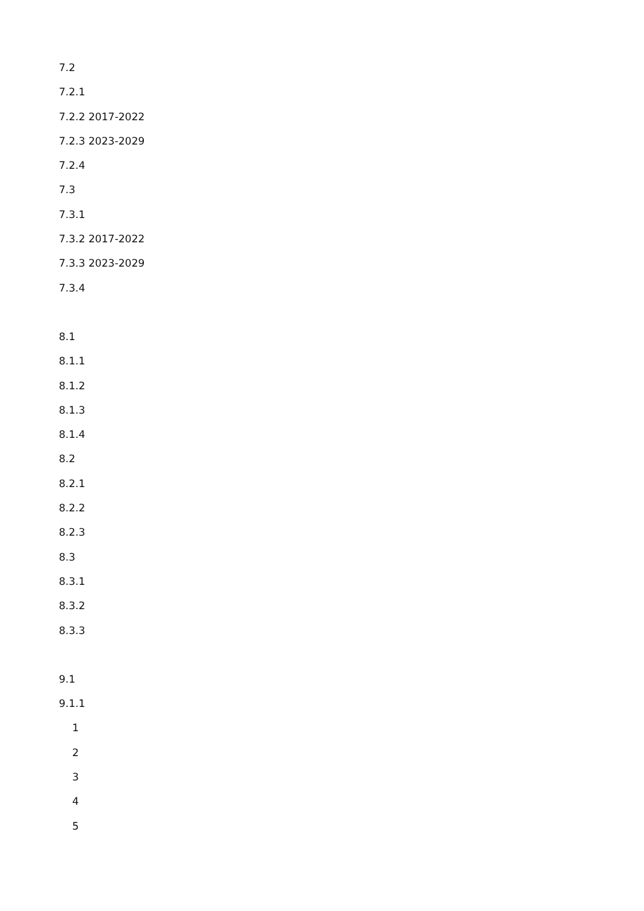7.2
7.2.1
7.2.2 2017-2022
7.2.3 2023-2029
7.2.4
7.3
7.3.1
7.3.2 2017-2022
7.3.3 2023-2029
7.3.4
8.1
8.1.1
8.1.2
8.1.3
8.1.4
8.2
8.2.1
8.2.2
8.2.3
8.3
8.3.1
8.3.2
8.3.3
9.1
9.1.1
1
2
3
4
5